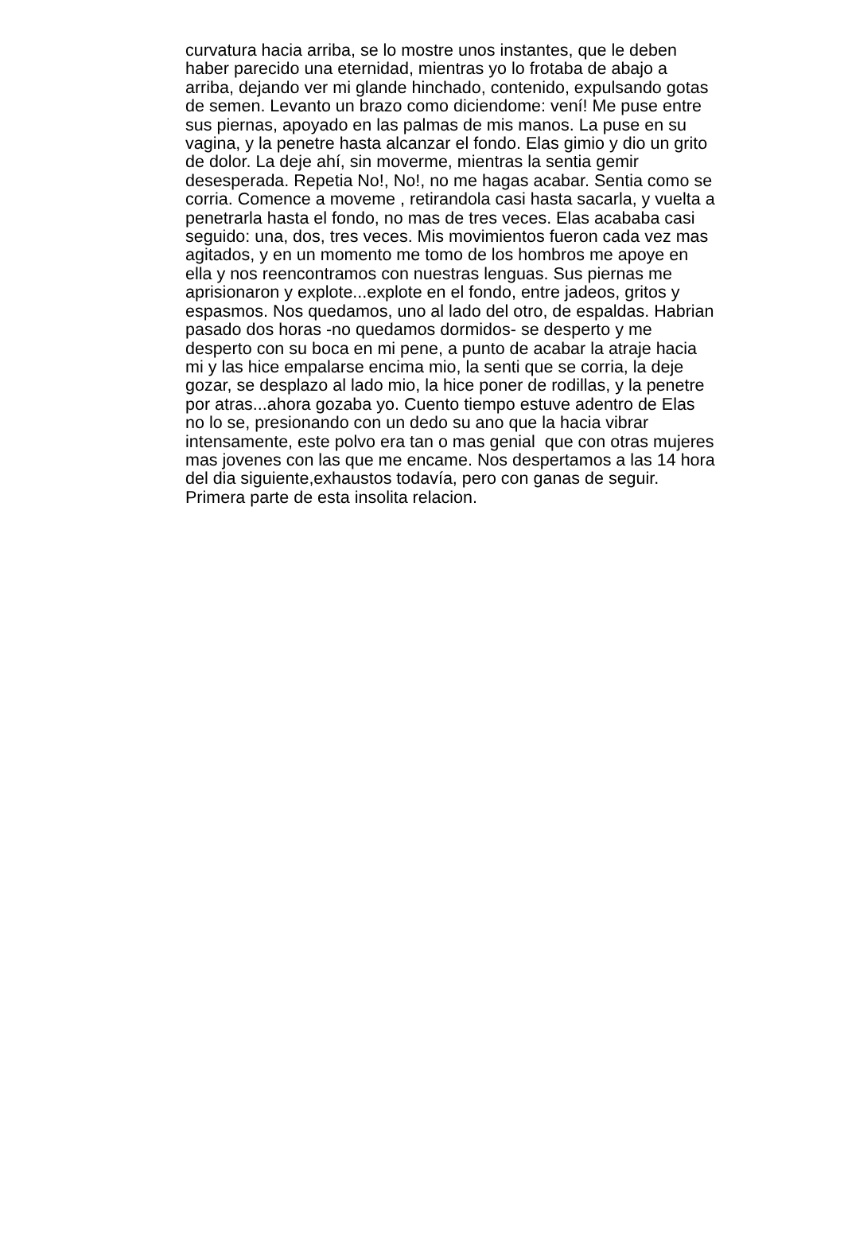curvatura hacia arriba, se lo mostre unos instantes, que le deben
haber parecido una eternidad, mientras yo lo frotaba de abajo a
arriba, dejando ver mi glande hinchado, contenido, expulsando gotas
de semen. Levanto un brazo como diciendome: vení! Me puse entre
sus piernas, apoyado en las palmas de mis manos. La puse en su
vagina, y la penetre hasta alcanzar el fondo. Elas gimio y dio un grito
de dolor. La deje ahí, sin moverme, mientras la sentia gemir
desesperada. Repetia No!, No!, no me hagas acabar. Sentia como se
corria. Comence a moveme , retirandola casi hasta sacarla, y vuelta a
penetrarla hasta el fondo, no mas de tres veces. Elas acababa casi
seguido: una, dos, tres veces. Mis movimientos fueron cada vez mas
agitados, y en un momento me tomo de los hombros me apoye en
ella y nos reencontramos con nuestras lenguas. Sus piernas me
aprisionaron y explote...explote en el fondo, entre jadeos, gritos y
espasmos. Nos quedamos, uno al lado del otro, de espaldas. Habrian
pasado dos horas -no quedamos dormidos- se desperto y me
desperto con su boca en mi pene, a punto de acabar la atraje hacia
mi y las hice empalarse encima mio, la senti que se corria, la deje
gozar, se desplazo al lado mio, la hice poner de rodillas, y la penetre
por atras...ahora gozaba yo. Cuento tiempo estuve adentro de Elas
no lo se, presionando con un dedo su ano que la hacia vibrar
intensamente, este polvo era tan o mas genial que con otras mujeres
mas jovenes con las que me encame. Nos despertamos a las 14 hora
del dia siguiente,exhaustos todavía, pero con ganas de seguir.
Primera parte de esta insolita relacion.